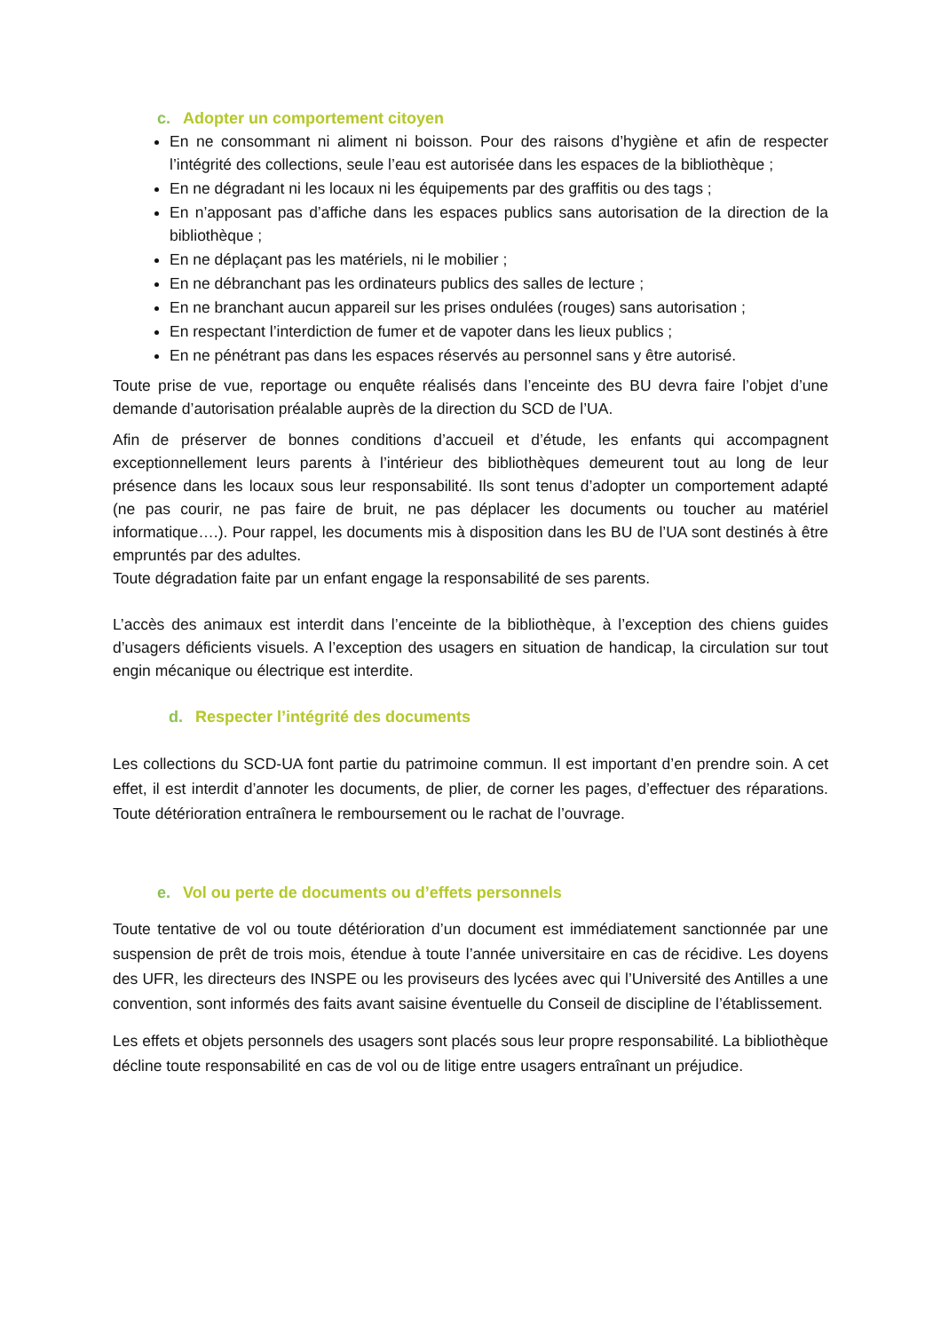c. Adopter un comportement citoyen
En ne consommant ni aliment ni boisson. Pour des raisons d’hygiène et afin de respecter l’intégrité des collections, seule l’eau est autorisée dans les espaces de la bibliothèque ;
En ne dégradant ni les locaux ni les équipements par des graffitis ou des tags ;
En n’apposant pas d’affiche dans les espaces publics sans autorisation de la direction de la bibliothèque ;
En ne déplaçant pas les matériels, ni le mobilier ;
En ne débranchant pas les ordinateurs publics des salles de lecture ;
En ne branchant aucun appareil sur les prises ondulées (rouges) sans autorisation ;
En respectant l’interdiction de fumer et de vapoter dans les lieux publics ;
En ne pénétrant pas dans les espaces réservés au personnel sans y être autorisé.
Toute prise de vue, reportage ou enquête réalisés dans l’enceinte des BU devra faire l’objet d’une demande d’autorisation préalable auprès de la direction du SCD de l’UA.
Afin de préserver de bonnes conditions d’accueil et d’étude, les enfants qui accompagnent exceptionnellement leurs parents à l’intérieur des bibliothèques demeurent tout au long de leur présence dans les locaux sous leur responsabilité. Ils sont tenus d’adopter un comportement adapté (ne pas courir, ne pas faire de bruit, ne pas déplacer les documents ou toucher au matériel informatique….). Pour rappel, les documents mis à disposition dans les BU de l’UA sont destinés à être empruntés par des adultes.
Toute dégradation faite par un enfant engage la responsabilité de ses parents.
L’accès des animaux est interdit dans l’enceinte de la bibliothèque, à l’exception des chiens guides d’usagers déficients visuels. A l’exception des usagers en situation de handicap, la circulation sur tout engin mécanique ou électrique est interdite.
d. Respecter l’intégrité des documents
Les collections du SCD-UA font partie du patrimoine commun. Il est important d’en prendre soin. A cet effet, il est interdit d’annoter les documents, de plier, de corner les pages, d’effectuer des réparations. Toute détérioration entraînera le remboursement ou le rachat de l’ouvrage.
e. Vol ou perte de documents ou d’effets personnels
Toute tentative de vol ou toute détérioration d’un document est immédiatement sanctionnée par une suspension de prêt de trois mois, étendue à toute l’année universitaire en cas de récidive. Les doyens des UFR, les directeurs des INSPE ou les proviseurs des lycées avec qui l’Université des Antilles a une convention, sont informés des faits avant saisine éventuelle du Conseil de discipline de l’établissement.
Les effets et objets personnels des usagers sont placés sous leur propre responsabilité. La bibliothèque décline toute responsabilité en cas de vol ou de litige entre usagers entraînant un préjudice.